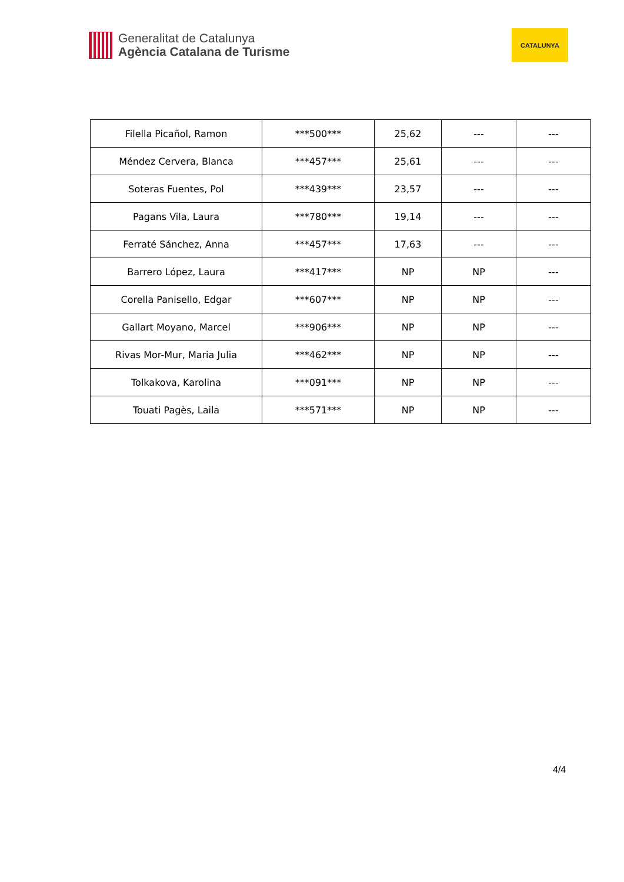Generalitat de Catalunya
Agència Catalana de Turisme
CATALUNYA
| Filella Picañol, Ramon | ***500*** | 25,62 | --- | --- |
| Méndez Cervera, Blanca | ***457*** | 25,61 | --- | --- |
| Soteras Fuentes, Pol | ***439*** | 23,57 | --- | --- |
| Pagans Vila, Laura | ***780*** | 19,14 | --- | --- |
| Ferraté Sánchez, Anna | ***457*** | 17,63 | --- | --- |
| Barrero López, Laura | ***417*** | NP | NP | --- |
| Corella Panisello, Edgar | ***607*** | NP | NP | --- |
| Gallart Moyano, Marcel | ***906*** | NP | NP | --- |
| Rivas Mor-Mur, Maria Julia | ***462*** | NP | NP | --- |
| Tolkakova, Karolina | ***091*** | NP | NP | --- |
| Touati Pagès, Laila | ***571*** | NP | NP | --- |
4/4